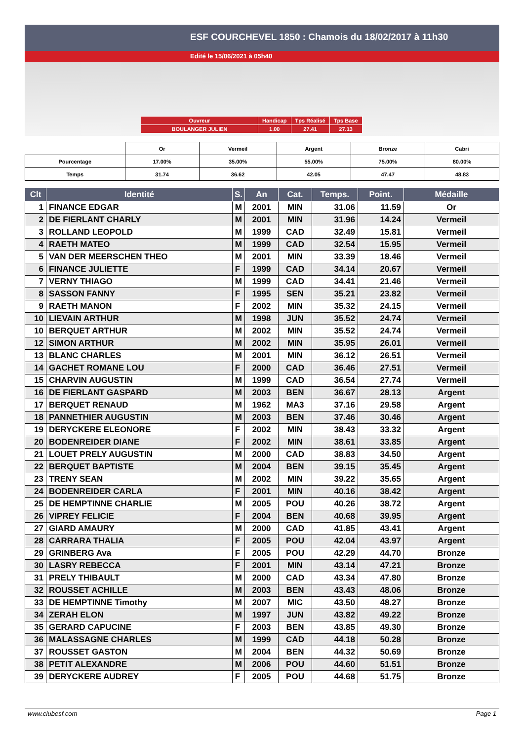ESF COURCHEVEL 1850 : Chamois du 18/02/2017 à 11h30
Edité le 15/06/2021 à 05h40
| Ouvreur | Handicap | Tps Réalisé | Tps Base |
| BOULANGER JULIEN | 1.00 | 27.41 | 27.13 |
| | Or | Vermeil | Argent | Bronze | Cabri |
| Pourcentage | 17.00% | 35.00% | 55.00% | 75.00% | 80.00% |
| Temps | 31.74 | 36.62 | 42.05 | 47.47 | 48.83 |
| Clt | Identité | S. | An | Cat. | Temps. | Point. | Médaille |
| --- | --- | --- | --- | --- | --- | --- | --- |
| 1 | FINANCE EDGAR | M | 2001 | MIN | 31.06 | 11.59 | Or |
| 2 | DE FIERLANT CHARLY | M | 2001 | MIN | 31.96 | 14.24 | Vermeil |
| 3 | ROLLAND LEOPOLD | M | 1999 | CAD | 32.49 | 15.81 | Vermeil |
| 4 | RAETH MATEO | M | 1999 | CAD | 32.54 | 15.95 | Vermeil |
| 5 | VAN DER MEERSCHEN THEO | M | 2001 | MIN | 33.39 | 18.46 | Vermeil |
| 6 | FINANCE JULIETTE | F | 1999 | CAD | 34.14 | 20.67 | Vermeil |
| 7 | VERNY THIAGO | M | 1999 | CAD | 34.41 | 21.46 | Vermeil |
| 8 | SASSON FANNY | F | 1995 | SEN | 35.21 | 23.82 | Vermeil |
| 9 | RAETH MANON | F | 2002 | MIN | 35.32 | 24.15 | Vermeil |
| 10 | LIEVAIN ARTHUR | M | 1998 | JUN | 35.52 | 24.74 | Vermeil |
| 10 | BERQUET ARTHUR | M | 2002 | MIN | 35.52 | 24.74 | Vermeil |
| 12 | SIMON ARTHUR | M | 2002 | MIN | 35.95 | 26.01 | Vermeil |
| 13 | BLANC CHARLES | M | 2001 | MIN | 36.12 | 26.51 | Vermeil |
| 14 | GACHET ROMANE LOU | F | 2000 | CAD | 36.46 | 27.51 | Vermeil |
| 15 | CHARVIN AUGUSTIN | M | 1999 | CAD | 36.54 | 27.74 | Vermeil |
| 16 | DE FIERLANT GASPARD | M | 2003 | BEN | 36.67 | 28.13 | Argent |
| 17 | BERQUET RENAUD | M | 1962 | MA3 | 37.16 | 29.58 | Argent |
| 18 | PANNETHIER AUGUSTIN | M | 2003 | BEN | 37.46 | 30.46 | Argent |
| 19 | DERYCKERE ELEONORE | F | 2002 | MIN | 38.43 | 33.32 | Argent |
| 20 | BODENREIDER DIANE | F | 2002 | MIN | 38.61 | 33.85 | Argent |
| 21 | LOUET PRELY AUGUSTIN | M | 2000 | CAD | 38.83 | 34.50 | Argent |
| 22 | BERQUET BAPTISTE | M | 2004 | BEN | 39.15 | 35.45 | Argent |
| 23 | TRENY SEAN | M | 2002 | MIN | 39.22 | 35.65 | Argent |
| 24 | BODENREIDER CARLA | F | 2001 | MIN | 40.16 | 38.42 | Argent |
| 25 | DE HEMPTINNE CHARLIE | M | 2005 | POU | 40.26 | 38.72 | Argent |
| 26 | VIPREY FELICIE | F | 2004 | BEN | 40.68 | 39.95 | Argent |
| 27 | GIARD AMAURY | M | 2000 | CAD | 41.85 | 43.41 | Argent |
| 28 | CARRARA THALIA | F | 2005 | POU | 42.04 | 43.97 | Argent |
| 29 | GRINBERG Ava | F | 2005 | POU | 42.29 | 44.70 | Bronze |
| 30 | LASRY REBECCA | F | 2001 | MIN | 43.14 | 47.21 | Bronze |
| 31 | PRELY THIBAULT | M | 2000 | CAD | 43.34 | 47.80 | Bronze |
| 32 | ROUSSET ACHILLE | M | 2003 | BEN | 43.43 | 48.06 | Bronze |
| 33 | DE HEMPTINNE Timothy | M | 2007 | MIC | 43.50 | 48.27 | Bronze |
| 34 | ZERAH ELON | M | 1997 | JUN | 43.82 | 49.22 | Bronze |
| 35 | GERARD CAPUCINE | F | 2003 | BEN | 43.85 | 49.30 | Bronze |
| 36 | MALASSAGNE CHARLES | M | 1999 | CAD | 44.18 | 50.28 | Bronze |
| 37 | ROUSSET GASTON | M | 2004 | BEN | 44.32 | 50.69 | Bronze |
| 38 | PETIT ALEXANDRE | M | 2006 | POU | 44.60 | 51.51 | Bronze |
| 39 | DERYCKERE AUDREY | F | 2005 | POU | 44.68 | 51.75 | Bronze |
www.clubesf.com Page 1